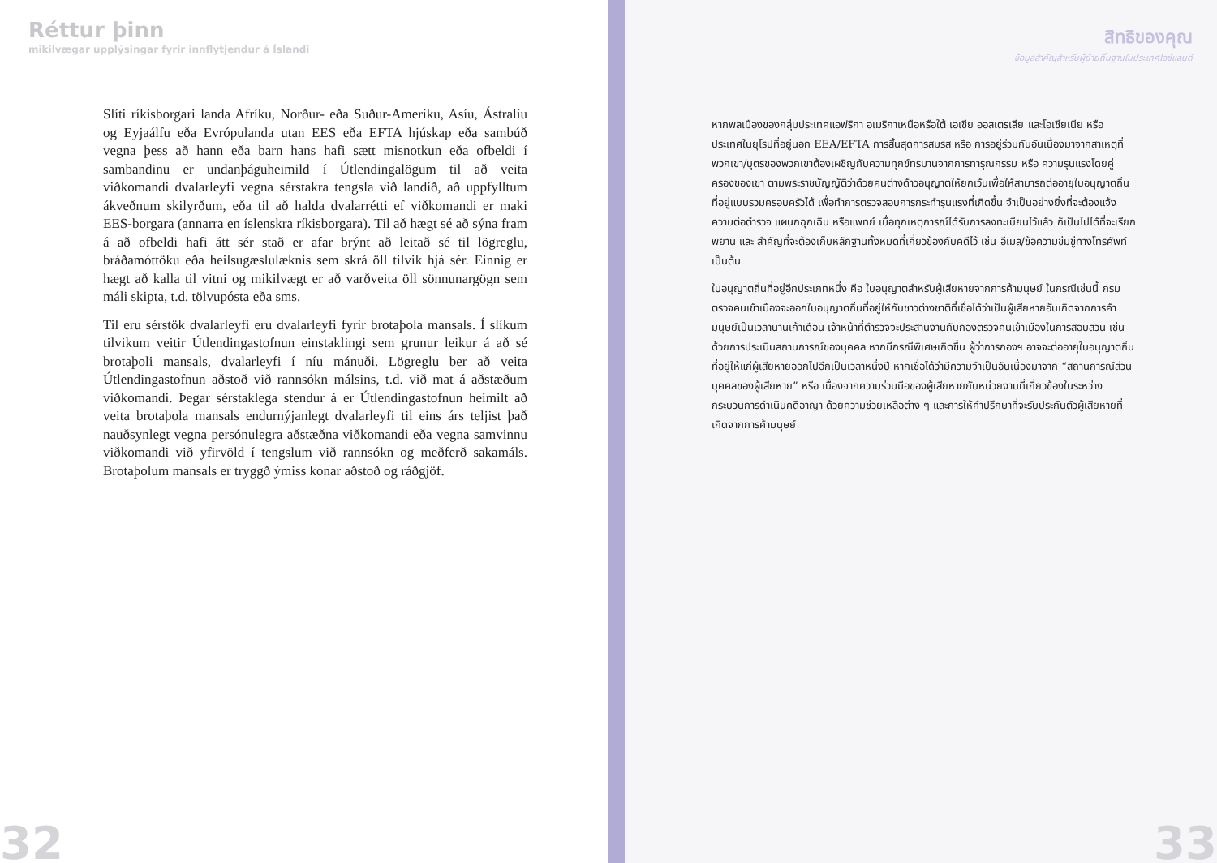Réttur þinn
mikilvægar upplýsingar fyrir innflytjendur á Íslandi
Slíti ríkisborgari landa Afríku, Norður- eða Suður-Ameríku, Asíu, Ástralíu og Eyjaálfu eða Evrópulanda utan EES eða EFTA hjúskap eða sambúð vegna þess að hann eða barn hans hafi sætt misnotkun eða ofbeldi í sambandinu er undanþáguheimild í Útlendingalögum til að veita viðkomandi dvalarleyfi vegna sérstakra tengsla við landið, að uppfylltum ákveðnum skilyrðum, eða til að halda dvalarrétti ef viðkomandi er maki EES-borgara (annarra en íslenskra ríkisborgara). Til að hægt sé að sýna fram á að ofbeldi hafi átt sér stað er afar brýnt að leitað sé til lögreglu, bráðamóttöku eða heilsugæslulæknis sem skrá öll tilvik hjá sér. Einnig er hægt að kalla til vitni og mikilvægt er að varðveita öll sönnunargögn sem máli skipta, t.d. tölvupósta eða sms.
Til eru sérstök dvalarleyfi eru dvalarleyfi fyrir brotaþola mansals. Í slíkum tilvikum veitir Útlendingastofnun einstaklingi sem grunur leikur á að sé brotaþoli mansals, dvalarleyfi í níu mánuði. Lögreglu ber að veita Útlendingastofnun aðstoð við rannsókn málsins, t.d. við mat á aðstæðum viðkomandi. Þegar sérstaklega stendur á er Útlendingastofnun heimilt að veita brotaþola mansals endurnýjanlegt dvalarleyfi til eins árs teljist það nauðsynlegt vegna persónulegra aðstæðna viðkomandi eða vegna samvinnu viðkomandi við yfirvöld í tengslum við rannsókn og meðferð sakamáls. Brotaþolum mansals er tryggð ýmiss konar aðstoð og ráðgjöf.
32
สิทธิของคุณ
ข้อมูลสำคัญสำหรับผู้ย้ายถิ่นฐานในประเทศไอซ์แลนด์
หากพลเมืองของกลุ่มประเทศแอฟริกา อเมริกาเหนือหรือใต้ เอเชีย ออสเตรเลีย และโอเชียเนีย หรือ ประเทศในยุโรปที่อยู่นอก EEA/EFTA การสิ้นสุดการสมรส หรือ การอยู่ร่วมกันอันเนื่องมาจากสาเหตุที่พวกเขา/บุตรของพวกเขาต้องเผชิญกับความทุกข์ทรมานจากการทารุณกรรม หรือ ความรุนแรงโดยคู่ครองของเขา ตามพระราชบัญญัติว่าด้วยคนต่างด้าวอนุญาตให้ยกเว้นเพื่อให้สามารถต่ออายุใบอนุญาตถิ่นที่อยู่แบบรวมครอบครัวได้ เพื่อทำการตรวจสอบการกระทำรุนแรงที่เกิดขึ้น จำเป็นอย่างยิ่งที่จะต้องแจ้งความต่อตำรวจ แผนกฉุกเฉิน หรือแพทย์ เมื่อทุกเหตุการณ์ได้รับการลงทะเบียนไว้แล้ว ก็เป็นไปได้ที่จะเรียกพยาน และ สำคัญที่จะต้องเก็บหลักฐานทั้งหมดที่เกี่ยวข้องกับคดีไว้ เช่น อีเมล/ข้อความข่มขู่ทางโทรศัพท์ เป็นต้น
ใบอนุญาตถิ่นที่อยู่อีกประเภทหนึ่ง คือ ใบอนุญาตสำหรับผู้เสียหายจากการค้ามนุษย์ ในกรณีเช่นนี้ กรมตรวจคนเข้าเมืองจะออกใบอนุญาตถิ่นที่อยู่ให้กับชาวต่างชาติที่เชื่อได้ว่าเป็นผู้เสียหายอันเกิดจากการค้ามนุษย์เป็นเวลานานเก้าเดือน เจ้าหน้าที่ตำรวจจะประสานงานกับกองตรวจคนเข้าเมืองในการสอบสวน เช่น ด้วยการประเมินสถานการณ์ของบุคคล หากมีกรณีพิเศษเกิดขึ้น ผู้ว่าการกองฯ อาจจะต่ออายุใบอนุญาตถิ่นที่อยู่ให้แก่ผู้เสียหายออกไปอีกเป็นเวลาหนึ่งปี หากเชื่อได้ว่ามีความจำเป็นอันเนื่องมาจาก “สถานการณ์ส่วนบุคคลของผู้เสียหาย” หรือ เนื่องจากความร่วมมือของผู้เสียหายกับหน่วยงานที่เกี่ยวข้องในระหว่างกระบวนการดำเนินคดีอาญา ด้วยความช่วยเหลือต่าง ๆ และการให้คำปรึกษาที่จะรับประกันตัวผู้เสียหายที่เกิดจากการค้ามนุษย์
33